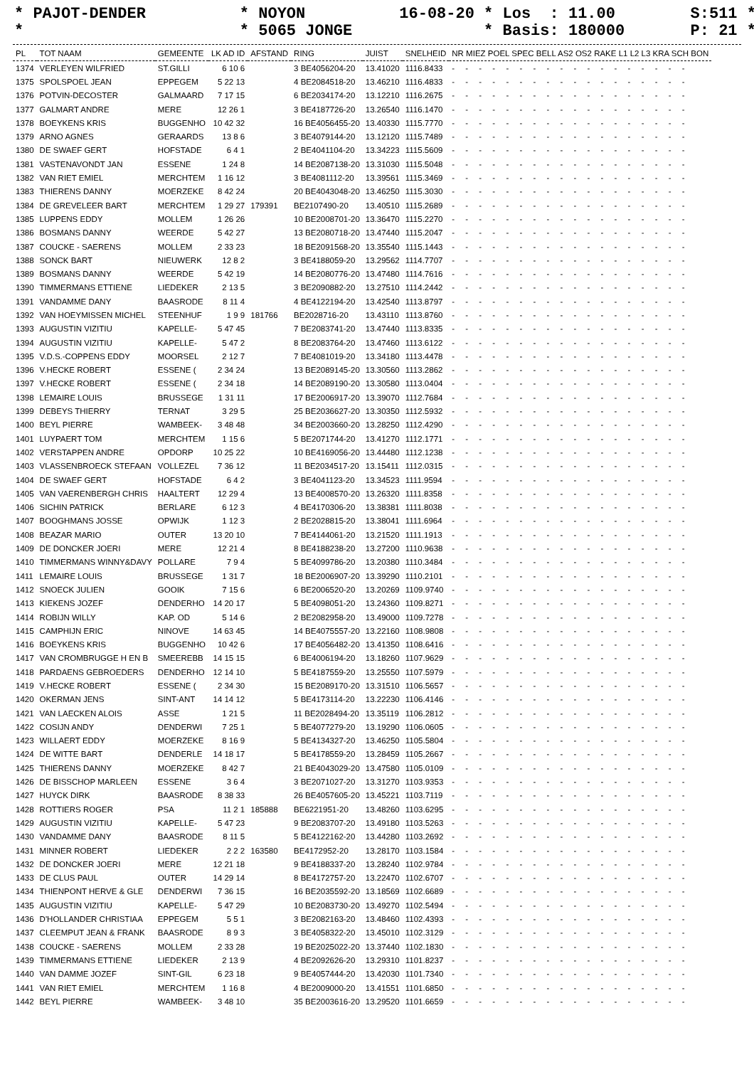* PAJOT-DENDER * NOYON 16-08-20 * Los : 11.00 S:511 * * * 5065 JONGE * Basis: 180000 P: 21 *
| PL | TOT NAAM | GEMEENTE | LK AD ID | AFSTAND | RING | JUIST | SNELHEID | NR MIEZ POEL SPEC BELL AS2 OS2 RAKE L1 L2 L3 KRA SCH BON |
| --- | --- | --- | --- | --- | --- | --- | --- | --- |
| 1374 | VERLEYEN WILFRIED | ST.GILLI | 6 10 6 | | 3 BE4056204-20 | 13.41020 | 1116.8433 | - - - - - - - - - - - - - - - - - - |
| 1375 | SPOLSPOEL JEAN | EPPEGEM | 5 22 13 | | 4 BE2084518-20 | 13.46210 | 1116.4833 | - - - - - - - - - - - - - - - - - - |
| 1376 | POTVIN-DECOSTER | GALMAARD | 7 17 15 | | 6 BE2034174-20 | 13.12210 | 1116.2675 | - - - - - - - - - - - - - - - - - - |
| 1377 | GALMART ANDRE | MERE | 12 26 1 | | 3 BE4187726-20 | 13.26540 | 1116.1470 | - - - - - - - - - - - - - - - - - - |
| 1378 | BOEYKENS KRIS | BUGGENHO | 10 42 32 | | 16 BE4056455-20 | 13.40330 | 1115.7770 | - - - - - - - - - - - - - - - - - - |
| 1379 | ARNO AGNES | GERAARDS | 13 8 6 | | 3 BE4079144-20 | 13.12120 | 1115.7489 | - - - - - - - - - - - - - - - - - - |
| 1380 | DE SWAEF GERT | HOFSTADE | 6 4 1 | | 2 BE4041104-20 | 13.34223 | 1115.5609 | - - - - - - - - - - - - - - - - - - |
| 1381 | VASTENAVONDT JAN | ESSENE | 1 24 8 | | 14 BE2087138-20 | 13.31030 | 1115.5048 | - - - - - - - - - - - - - - - - - - |
| 1382 | VAN RIET EMIEL | MERCHTEM | 1 16 12 | | 3 BE4081112-20 | 13.39561 | 1115.3469 | - - - - - - - - - - - - - - - - - - |
| 1383 | THIERENS DANNY | MOERZEKE | 8 42 24 | | 20 BE4043048-20 | 13.46250 | 1115.3030 | - - - - - - - - - - - - - - - - - - |
| 1384 | DE GREVELEER BART | MERCHTEM | 1 29 27 | 179391 | BE2107490-20 | 13.40510 | 1115.2689 | - - - - - - - - - - - - - - - - - - |
| 1385 | LUPPENS EDDY | MOLLEM | 1 26 26 | | 10 BE2008701-20 | 13.36470 | 1115.2270 | - - - - - - - - - - - - - - - - - - |
| 1386 | BOSMANS DANNY | WEERDE | 5 42 27 | | 13 BE2080718-20 | 13.47440 | 1115.2047 | - - - - - - - - - - - - - - - - - - |
| 1387 | COUCKE - SAERENS | MOLLEM | 2 33 23 | | 18 BE2091568-20 | 13.35540 | 1115.1443 | - - - - - - - - - - - - - - - - - - |
| 1388 | SONCK BART | NIEUWERK | 12 8 2 | | 3 BE4188059-20 | 13.29562 | 1114.7707 | - - - - - - - - - - - - - - - - - - |
| 1389 | BOSMANS DANNY | WEERDE | 5 42 19 | | 14 BE2080776-20 | 13.47480 | 1114.7616 | - - - - - - - - - - - - - - - - - - |
| 1390 | TIMMERMANS ETTIENE | LIEDEKER | 2 13 5 | | 3 BE2090882-20 | 13.27510 | 1114.2442 | - - - - - - - - - - - - - - - - - - |
| 1391 | VANDAMME DANY | BAASRODE | 8 11 4 | | 4 BE4122194-20 | 13.42540 | 1113.8797 | - - - - - - - - - - - - - - - - - - |
| 1392 | VAN HOEYMISSEN MICHEL | STEENHUF | 1 9 9 | 181766 | BE2028716-20 | 13.43110 | 1113.8760 | - - - - - - - - - - - - - - - - - - |
| 1393 | AUGUSTIN VIZITIU | KAPELLE- | 5 47 45 | | 7 BE2083741-20 | 13.47440 | 1113.8335 | - - - - - - - - - - - - - - - - - - |
| 1394 | AUGUSTIN VIZITIU | KAPELLE- | 5 47 2 | | 8 BE2083764-20 | 13.47460 | 1113.6122 | - - - - - - - - - - - - - - - - - - |
| 1395 | V.D.S.-COPPENS EDDY | MOORSEL | 2 12 7 | | 7 BE4081019-20 | 13.34180 | 1113.4478 | - - - - - - - - - - - - - - - - - - |
| 1396 | V.HECKE ROBERT | ESSENE ( | 2 34 24 | | 13 BE2089145-20 | 13.30560 | 1113.2862 | - - - - - - - - - - - - - - - - - - |
| 1397 | V.HECKE ROBERT | ESSENE ( | 2 34 18 | | 14 BE2089190-20 | 13.30580 | 1113.0404 | - - - - - - - - - - - - - - - - - - |
| 1398 | LEMAIRE LOUIS | BRUSSEGE | 1 31 11 | | 17 BE2006917-20 | 13.39070 | 1112.7684 | - - - - - - - - - - - - - - - - - - |
| 1399 | DEBEYS THIERRY | TERNAT | 3 29 5 | | 25 BE2036627-20 | 13.30350 | 1112.5932 | - - - - - - - - - - - - - - - - - - |
| 1400 | BEYL PIERRE | WAMBEEK- | 3 48 48 | | 34 BE2003660-20 | 13.28250 | 1112.4290 | - - - - - - - - - - - - - - - - - - |
| 1401 | LUYPAERT TOM | MERCHTEM | 1 15 6 | | 5 BE2071744-20 | 13.41270 | 1112.1771 | - - - - - - - - - - - - - - - - - - |
| 1402 | VERSTAPPEN ANDRE | OPDORP | 10 25 22 | | 10 BE4169056-20 | 13.44480 | 1112.1238 | - - - - - - - - - - - - - - - - - - |
| 1403 | VLASSENBROECK STEFAAN | VOLLEZEL | 7 36 12 | | 11 BE2034517-20 | 13.15411 | 1112.0315 | - - - - - - - - - - - - - - - - - - |
| 1404 | DE SWAEF GERT | HOFSTADE | 6 4 2 | | 3 BE4041123-20 | 13.34523 | 1111.9594 | - - - - - - - - - - - - - - - - - - |
| 1405 | VAN VAERENBERGH CHRIS | HAALTERT | 12 29 4 | | 13 BE4008570-20 | 13.26320 | 1111.8358 | - - - - - - - - - - - - - - - - - - |
| 1406 | SICHIN PATRICK | BERLARE | 6 12 3 | | 4 BE4170306-20 | 13.38381 | 1111.8038 | - - - - - - - - - - - - - - - - - - |
| 1407 | BOOGHMANS JOSSE | OPWIJK | 1 12 3 | | 2 BE2028815-20 | 13.38041 | 1111.6964 | - - - - - - - - - - - - - - - - - - |
| 1408 | BEAZAR MARIO | OUTER | 13 20 10 | | 7 BE4144061-20 | 13.21520 | 1111.1913 | - - - - - - - - - - - - - - - - - - |
| 1409 | DE DONCKER JOERI | MERE | 12 21 4 | | 8 BE4188238-20 | 13.27200 | 1110.9638 | - - - - - - - - - - - - - - - - - - |
| 1410 | TIMMERMANS WINNY&DAVY | POLLARE | 7 9 4 | | 5 BE4099786-20 | 13.20380 | 1110.3484 | - - - - - - - - - - - - - - - - - - |
| 1411 | LEMAIRE LOUIS | BRUSSEGE | 1 31 7 | | 18 BE2006907-20 | 13.39290 | 1110.2101 | - - - - - - - - - - - - - - - - - - |
| 1412 | SNOECK JULIEN | GOOIK | 7 15 6 | | 6 BE2006520-20 | 13.20269 | 1109.9740 | - - - - - - - - - - - - - - - - - - |
| 1413 | KIEKENS JOZEF | DENDERHO | 14 20 17 | | 5 BE4098051-20 | 13.24360 | 1109.8271 | - - - - - - - - - - - - - - - - - - |
| 1414 | ROBIJN WILLY | KAP. OD | 5 14 6 | | 2 BE2082958-20 | 13.49000 | 1109.7278 | - - - - - - - - - - - - - - - - - - |
| 1415 | CAMPHIJN ERIC | NINOVE | 14 63 45 | | 14 BE4075557-20 | 13.22160 | 1108.9808 | - - - - - - - - - - - - - - - - - - |
| 1416 | BOEYKENS KRIS | BUGGENHO | 10 42 6 | | 17 BE4056482-20 | 13.41350 | 1108.6416 | - - - - - - - - - - - - - - - - - - |
| 1417 | VAN CROMBRUGGE H EN B | SMEEREBB | 14 15 15 | | 6 BE4006194-20 | 13.18260 | 1107.9629 | - - - - - - - - - - - - - - - - - - |
| 1418 | PARDAENS GEBROEDERS | DENDERHO | 12 14 10 | | 5 BE4187559-20 | 13.25550 | 1107.5979 | - - - - - - - - - - - - - - - - - - |
| 1419 | V.HECKE ROBERT | ESSENE ( | 2 34 30 | | 15 BE2089170-20 | 13.31510 | 1106.5657 | - - - - - - - - - - - - - - - - - - |
| 1420 | OKERMAN JENS | SINT-ANT | 14 14 12 | | 5 BE4173114-20 | 13.22230 | 1106.4146 | - - - - - - - - - - - - - - - - - - |
| 1421 | VAN LAECKEN ALOIS | ASSE | 1 21 5 | | 11 BE2028494-20 | 13.35119 | 1106.2812 | - - - - - - - - - - - - - - - - - - |
| 1422 | COSIJN ANDY | DENDERWI | 7 25 1 | | 5 BE4077279-20 | 13.19290 | 1106.0605 | - - - - - - - - - - - - - - - - - - |
| 1423 | WILLAERT EDDY | MOERZEKE | 8 16 9 | | 5 BE4134327-20 | 13.46250 | 1105.5804 | - - - - - - - - - - - - - - - - - - |
| 1424 | DE WITTE BART | DENDERLE | 14 18 17 | | 5 BE4178559-20 | 13.28459 | 1105.2667 | - - - - - - - - - - - - - - - - - - |
| 1425 | THIERENS DANNY | MOERZEKE | 8 42 7 | | 21 BE4043029-20 | 13.47580 | 1105.0109 | - - - - - - - - - - - - - - - - - - |
| 1426 | DE BISSCHOP MARLEEN | ESSENE | 3 6 4 | | 3 BE2071027-20 | 13.31270 | 1103.9353 | - - - - - - - - - - - - - - - - - - |
| 1427 | HUYCK DIRK | BAASRODE | 8 38 33 | | 26 BE4057605-20 | 13.45221 | 1103.7119 | - - - - - - - - - - - - - - - - - - |
| 1428 | ROTTIERS ROGER | PSA | 11 2 1 | 185888 | BE6221951-20 | 13.48260 | 1103.6295 | - - - - - - - - - - - - - - - - - - |
| 1429 | AUGUSTIN VIZITIU | KAPELLE- | 5 47 23 | | 9 BE2083707-20 | 13.49180 | 1103.5263 | - - - - - - - - - - - - - - - - - - |
| 1430 | VANDAMME DANY | BAASRODE | 8 11 5 | | 5 BE4122162-20 | 13.44280 | 1103.2692 | - - - - - - - - - - - - - - - - - - |
| 1431 | MINNER ROBERT | LIEDEKER | 2 2 2 | 163580 | BE4172952-20 | 13.28170 | 1103.1584 | - - - - - - - - - - - - - - - - - - |
| 1432 | DE DONCKER JOERI | MERE | 12 21 18 | | 9 BE4188337-20 | 13.28240 | 1102.9784 | - - - - - - - - - - - - - - - - - - |
| 1433 | DE CLUS PAUL | OUTER | 14 29 14 | | 8 BE4172757-20 | 13.22470 | 1102.6707 | - - - - - - - - - - - - - - - - - - |
| 1434 | THIENPONT HERVE & GLE | DENDERWI | 7 36 15 | | 16 BE2035592-20 | 13.18569 | 1102.6689 | - - - - - - - - - - - - - - - - - - |
| 1435 | AUGUSTIN VIZITIU | KAPELLE- | 5 47 29 | | 10 BE2083730-20 | 13.49270 | 1102.5494 | - - - - - - - - - - - - - - - - - - |
| 1436 | D'HOLLANDER CHRISTIAA | EPPEGEM | 5 5 1 | | 3 BE2082163-20 | 13.48460 | 1102.4393 | - - - - - - - - - - - - - - - - - - |
| 1437 | CLEEMPUT JEAN & FRANK | BAASRODE | 8 9 3 | | 3 BE4058322-20 | 13.45010 | 1102.3129 | - - - - - - - - - - - - - - - - - - |
| 1438 | COUCKE - SAERENS | MOLLEM | 2 33 28 | | 19 BE2025022-20 | 13.37440 | 1102.1830 | - - - - - - - - - - - - - - - - - - |
| 1439 | TIMMERMANS ETTIENE | LIEDEKER | 2 13 9 | | 4 BE2092626-20 | 13.29310 | 1101.8237 | - - - - - - - - - - - - - - - - - - |
| 1440 | VAN DAMME JOZEF | SINT-GIL | 6 23 18 | | 9 BE4057444-20 | 13.42030 | 1101.7340 | - - - - - - - - - - - - - - - - - - |
| 1441 | VAN RIET EMIEL | MERCHTEM | 1 16 8 | | 4 BE2009000-20 | 13.41551 | 1101.6850 | - - - - - - - - - - - - - - - - - - |
| 1442 | BEYL PIERRE | WAMBEEK- | 3 48 10 | | 35 BE2003616-20 | 13.29520 | 1101.6659 | - - - - - - - - - - - - - - - - - - |